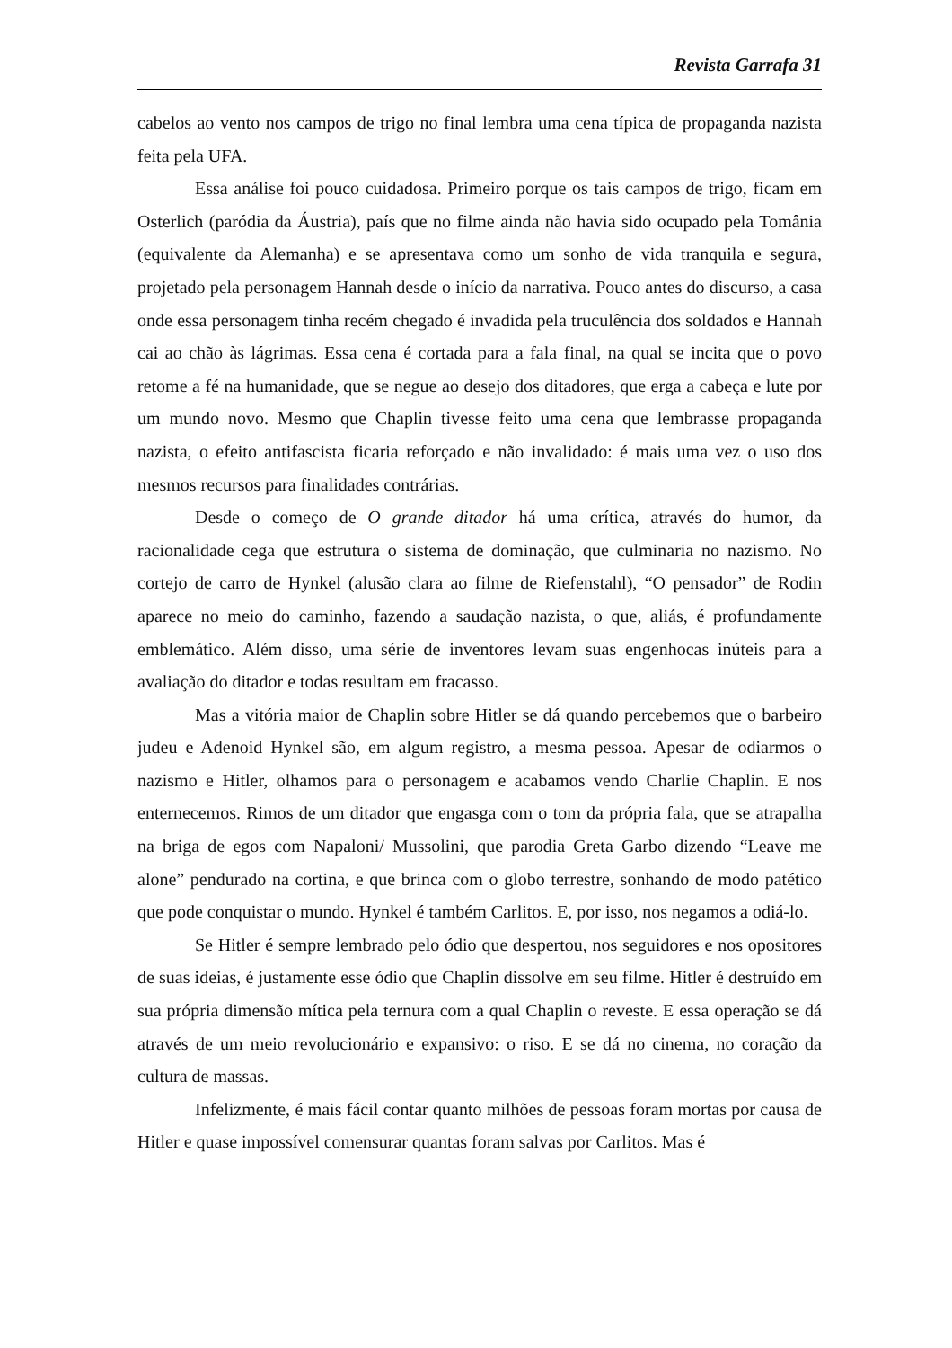Revista Garrafa 31
cabelos ao vento nos campos de trigo no final lembra uma cena típica de propaganda nazista feita pela UFA.
Essa análise foi pouco cuidadosa. Primeiro porque os tais campos de trigo, ficam em Osterlich (paródia da Áustria), país que no filme ainda não havia sido ocupado pela Tomânia (equivalente da Alemanha) e se apresentava como um sonho de vida tranquila e segura, projetado pela personagem Hannah desde o início da narrativa. Pouco antes do discurso, a casa onde essa personagem tinha recém chegado é invadida pela truculência dos soldados e Hannah cai ao chão às lágrimas. Essa cena é cortada para a fala final, na qual se incita que o povo retome a fé na humanidade, que se negue ao desejo dos ditadores, que erga a cabeça e lute por um mundo novo. Mesmo que Chaplin tivesse feito uma cena que lembrasse propaganda nazista, o efeito antifascista ficaria reforçado e não invalidado: é mais uma vez o uso dos mesmos recursos para finalidades contrárias.
Desde o começo de O grande ditador há uma crítica, através do humor, da racionalidade cega que estrutura o sistema de dominação, que culminaria no nazismo. No cortejo de carro de Hynkel (alusão clara ao filme de Riefenstahl), “O pensador” de Rodin aparece no meio do caminho, fazendo a saudação nazista, o que, aliás, é profundamente emblemático. Além disso, uma série de inventores levam suas engenhocas inúteis para a avaliação do ditador e todas resultam em fracasso.
Mas a vitória maior de Chaplin sobre Hitler se dá quando percebemos que o barbeiro judeu e Adenoid Hynkel são, em algum registro, a mesma pessoa. Apesar de odiarmos o nazismo e Hitler, olhamos para o personagem e acabamos vendo Charlie Chaplin. E nos enternecemos. Rimos de um ditador que engasga com o tom da própria fala, que se atrapalha na briga de egos com Napaloni/ Mussolini, que parodia Greta Garbo dizendo “Leave me alone” pendurado na cortina, e que brinca com o globo terrestre, sonhando de modo patético que pode conquistar o mundo. Hynkel é também Carlitos. E, por isso, nos negamos a odiá-lo.
Se Hitler é sempre lembrado pelo ódio que despertou, nos seguidores e nos opositores de suas ideias, é justamente esse ódio que Chaplin dissolve em seu filme. Hitler é destruído em sua própria dimensão mítica pela ternura com a qual Chaplin o reveste. E essa operação se dá através de um meio revolucionário e expansivo: o riso. E se dá no cinema, no coração da cultura de massas.
Infelizmente, é mais fácil contar quanto milhões de pessoas foram mortas por causa de Hitler e quase impossível comensurar quantas foram salvas por Carlitos. Mas é